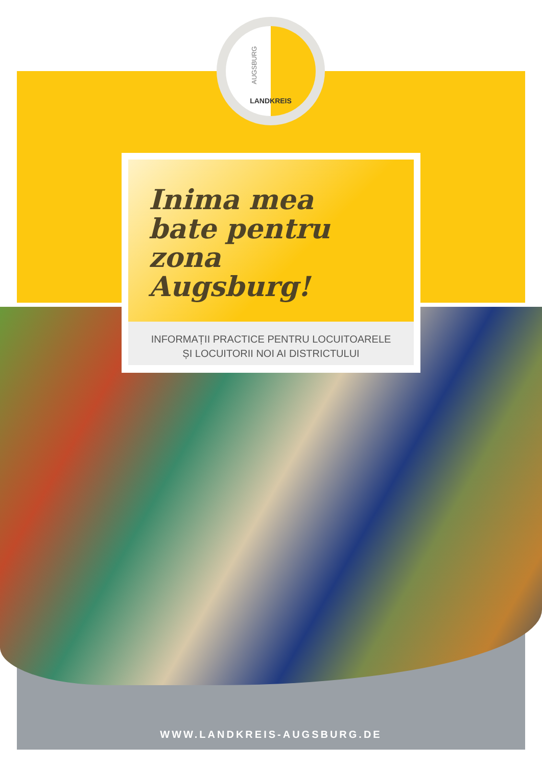LANDKREIS
AUGSBURG
Inima mea
bate pentru
zona
Augsburg!
INFORMAȚII PRACTICE PENTRU LOCUITOARELE
ȘI LOCUITORII NOI AI DISTRICTULUI
WWW.LANDKREIS-AUGSBURG.DE